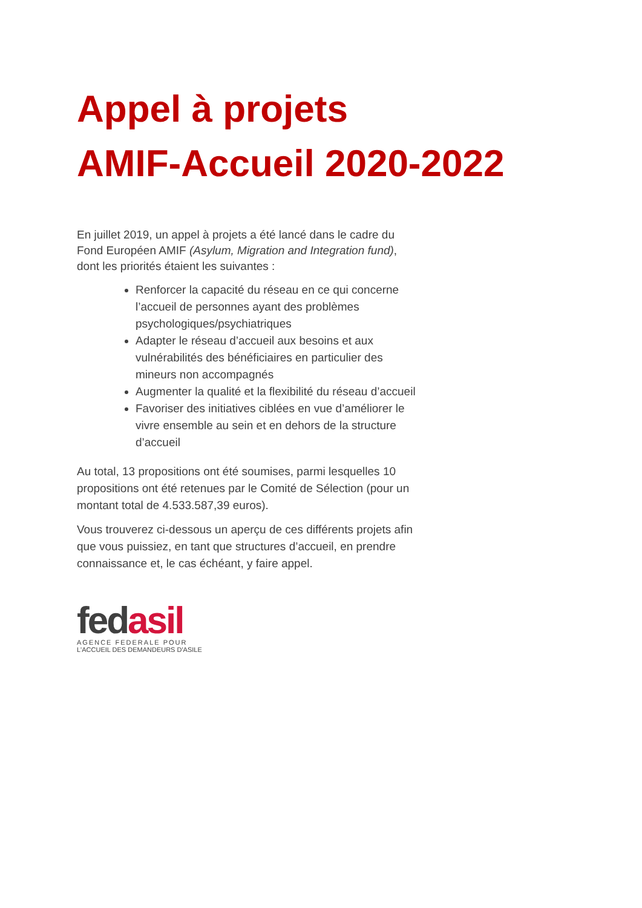Appel à projets
AMIF-Accueil 2020-2022
En juillet 2019, un appel à projets a été lancé dans le cadre du Fond Européen AMIF (Asylum, Migration and Integration fund), dont les priorités étaient les suivantes :
Renforcer la capacité du réseau en ce qui concerne l’accueil de personnes ayant des problèmes psychologiques/psychiatriques
Adapter le réseau d’accueil aux besoins et aux vulnérabilités des bénéficiaires en particulier des mineurs non accompagnés
Augmenter la qualité et la flexibilité du réseau d’accueil
Favoriser des initiatives ciblées en vue d’améliorer le vivre ensemble au sein et en dehors de la structure d’accueil
Au total, 13 propositions ont été soumises, parmi lesquelles 10 propositions ont été retenues par le Comité de Sélection (pour un montant total de 4.533.587,39 euros).
Vous trouverez ci-dessous un aperçu de ces différents projets afin que vous puissiez, en tant que structures d’accueil, en prendre connaissance et, le cas échéant, y faire appel.
fedasil
AGENCE FEDERALE POUR
L'ACCUEIL DES DEMANDEURS D'ASILE